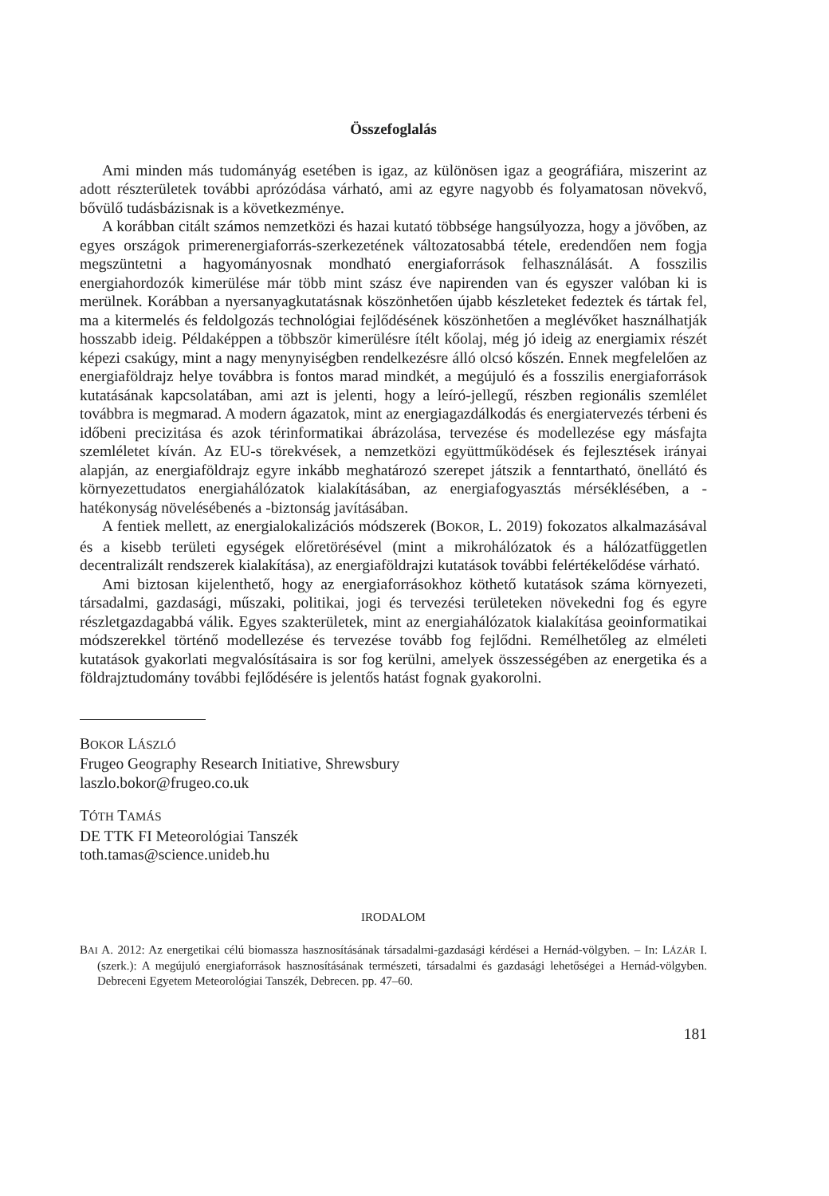Összefoglalás
Ami minden más tudományág esetében is igaz, az különösen igaz a geográfiára, miszerint az adott részterületek további aprózódása várható, ami az egyre nagyobb és folyamatosan növekvő, bővülő tudásbázisnak is a következménye.
A korábban citált számos nemzetközi és hazai kutató többsége hangsúlyozza, hogy a jövőben, az egyes országok primerenergiaforrás-szerkezetének változatosabbá tétele, eredendően nem fogja megszüntetni a hagyományosnak mondható energiaforrások felhasználását. A fosszilis energiahordozók kimerülése már több mint szász éve napirenden van és egyszer valóban ki is merülnek. Korábban a nyersanyagkutatásnak köszönhetően újabb készleteket fedeztek és tártak fel, ma a kitermelés és feldolgozás technológiai fejlődésének köszönhetően a meglévőket használhatják hosszabb ideig. Példaképpen a többször kimerülésre ítélt kőolaj, még jó ideig az energiamix részét képezi csakúgy, mint a nagy menynyiségben rendelkezésre álló olcsó kőszén. Ennek megfelelően az energiaföldrajz helye továbbra is fontos marad mindkét, a megújuló és a fosszilis energiaforrások kutatásának kapcsolatában, ami azt is jelenti, hogy a leíró-jellegű, részben regionális szemlélet továbbra is megmarad. A modern ágazatok, mint az energiagazdálkodás és energiatervezés térbeni és időbeni precizitása és azok térinformatikai ábrázolása, tervezése és modellezése egy másfajta szemléletet kíván. Az EU-s törekvések, a nemzetközi együttműködések és fejlesztések irányai alapján, az energiaföldrajz egyre inkább meghatározó szerepet játszik a fenntartható, önellátó és környezettudatos energiahálózatok kialakításában, az energiafogyasztás mérséklésében, a -hatékonyság növelésébenés a -biztonság javításában.
A fentiek mellett, az energialokalizációs módszerek (BOKOR, L. 2019) fokozatos alkalmazásával és a kisebb területi egységek előretörésével (mint a mikrohálózatok és a hálózatfüggetlen decentralizált rendszerek kialakítása), az energiaföldrajzi kutatások további felértékelődése várható.
Ami biztosan kijelenthető, hogy az energiaforrásokhoz köthető kutatások száma környezeti, társadalmi, gazdasági, műszaki, politikai, jogi és tervezési területeken növekedni fog és egyre részletgazdagabbá válik. Egyes szakterületek, mint az energiahálózatok kialakítása geoinformatikai módszerekkel történő modellezése és tervezése tovább fog fejlődni. Remélhetőleg az elméleti kutatások gyakorlati megvalósításaira is sor fog kerülni, amelyek összességében az energetika és a földrajztudomány további fejlődésére is jelentős hatást fognak gyakorolni.
BOKOR LÁSZLÓ
Frugeo Geography Research Initiative, Shrewsbury
laszlo.bokor@frugeo.co.uk
TÓTH TAMÁS
DE TTK FI Meteorológiai Tanszék
toth.tamas@science.unideb.hu
IRODALOM
BAI A. 2012: Az energetikai célú biomassza hasznosításának társadalmi-gazdasági kérdései a Hernád-völgyben. – In: LÁZÁR I. (szerk.): A megújuló energiaforrások hasznosításának természeti, társadalmi és gazdasági lehetőségei a Hernád-völgyben. Debreceni Egyetem Meteorológiai Tanszék, Debrecen. pp. 47–60.
181